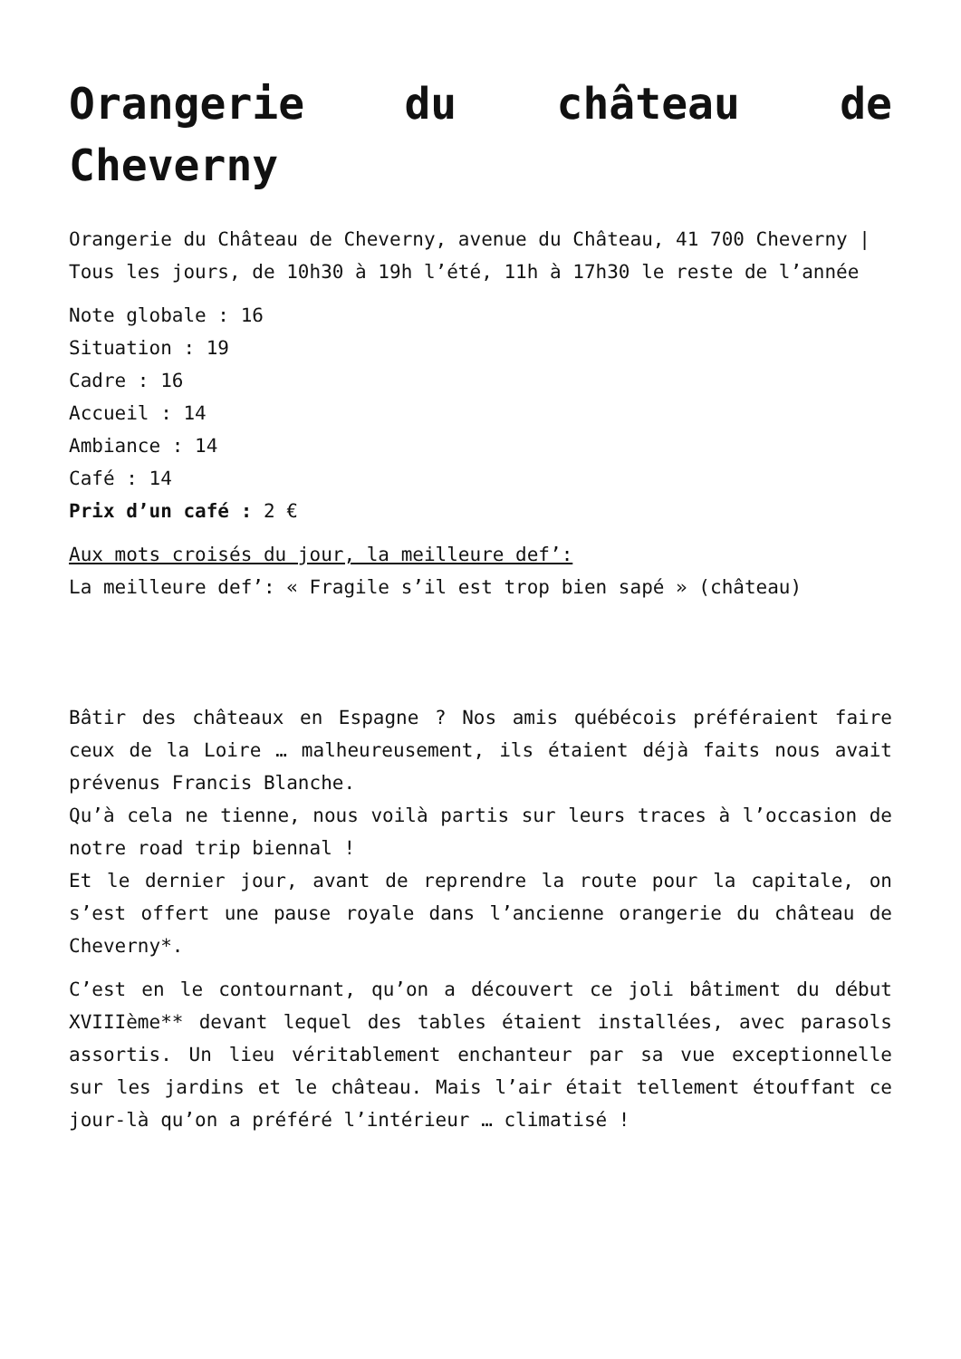Orangerie du château de Cheverny
Orangerie du Château de Cheverny, avenue du Château, 41 700 Cheverny |
Tous les jours, de 10h30 à 19h l’été, 11h à 17h30 le reste de l’année
Note globale : 16
Situation : 19
Cadre : 16
Accueil : 14
Ambiance : 14
Café : 14
Prix d’un café : 2 €
Aux mots croisés du jour, la meilleure def’:
La meilleure def’: « Fragile s’il est trop bien sapé » (château)
Bâtir des châteaux en Espagne ? Nos amis québécois préféraient faire ceux de la Loire … malheureusement, ils étaient déjà faits nous avait prévenus Francis Blanche.
Qu’à cela ne tienne, nous voilà partis sur leurs traces à l’occasion de notre road trip biennal !
Et le dernier jour, avant de reprendre la route pour la capitale, on s’est offert une pause royale dans l’ancienne orangerie du château de Cheverny*.
C’est en le contournant, qu’on a découvert ce joli bâtiment du début XVIIIème** devant lequel des tables étaient installées, avec parasols assortis. Un lieu véritablement enchanteur par sa vue exceptionnelle sur les jardins et le château. Mais l’air était tellement étouffant ce jour-là qu’on a préféré l’intérieur … climatisé !